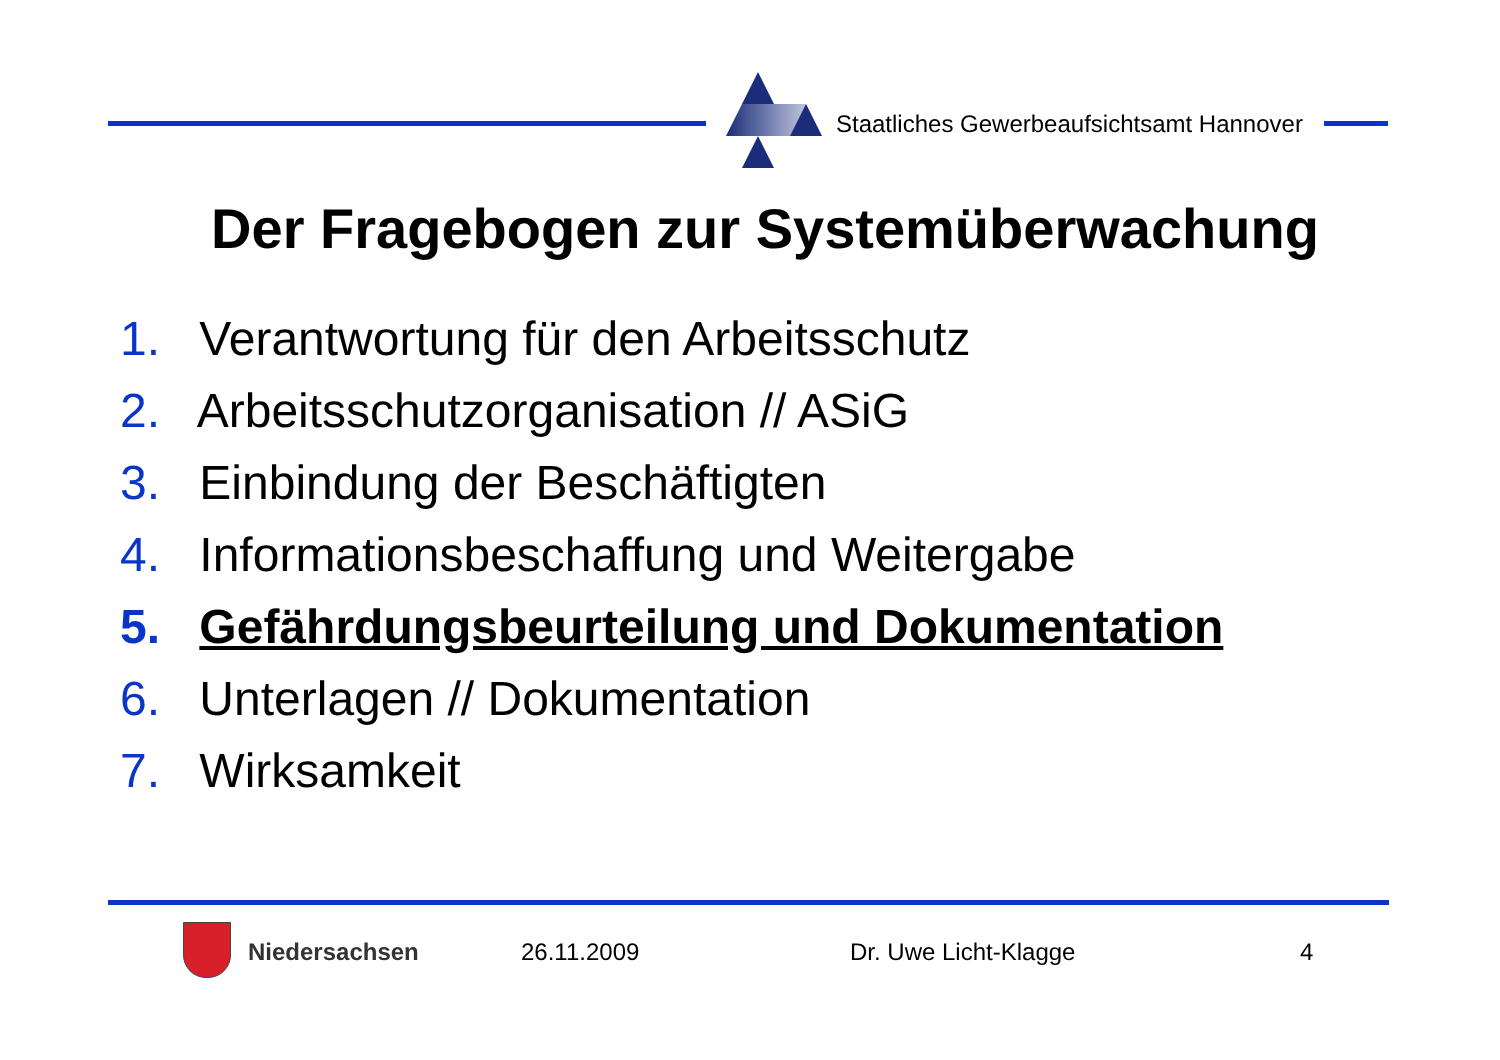Staatliches Gewerbeaufsichtsamt Hannover
Der Fragebogen zur Systemüberwachung
1. Verantwortung für den Arbeitsschutz
2. Arbeitsschutzorganisation // ASiG
3. Einbindung der Beschäftigten
4. Informationsbeschaffung und Weitergabe
5. Gefährdungsbeurteilung und Dokumentation
6. Unterlagen // Dokumentation
7. Wirksamkeit
Niedersachsen 26.11.2009 Dr. Uwe Licht-Klagge 4